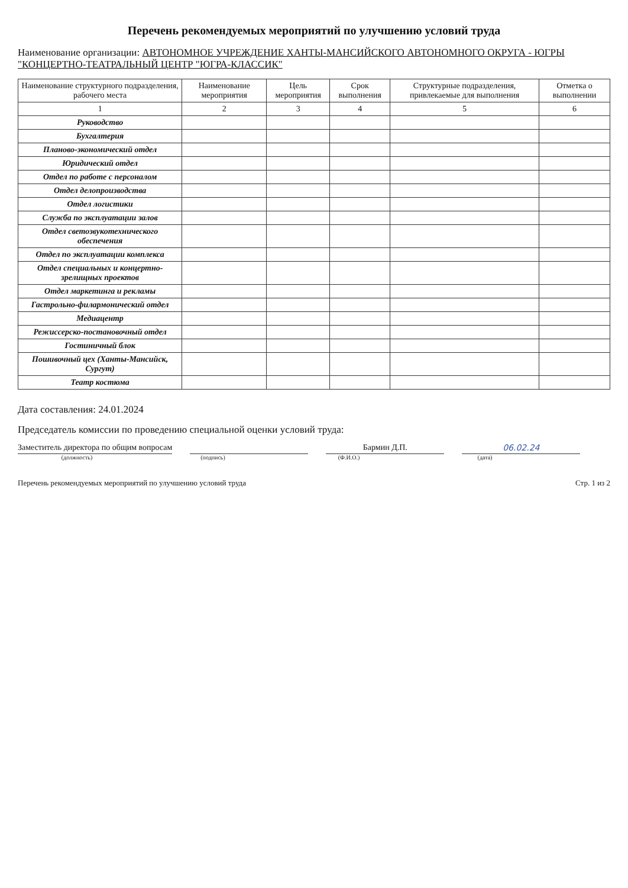Перечень рекомендуемых мероприятий по улучшению условий труда
Наименование организации: АВТОНОМНОЕ УЧРЕЖДЕНИЕ ХАНТЫ-МАНСИЙСКОГО АВТОНОМНОГО ОКРУГА - ЮГРЫ "КОНЦЕРТНО-ТЕАТРАЛЬНЫЙ ЦЕНТР "ЮГРА-КЛАССИК"
| Наименование структурного подразделения, рабочего места | Наименование мероприятия | Цель мероприятия | Срок выполнения | Структурные подразделения, привлекаемые для выполнения | Отметка о выполнении |
| --- | --- | --- | --- | --- | --- |
| 1 | 2 | 3 | 4 | 5 | 6 |
| Руководство | | | | | |
| Бухгалтерия | | | | | |
| Планово-экономический отдел | | | | | |
| Юридический отдел | | | | | |
| Отдел по работе с персоналом | | | | | |
| Отдел делопроизводства | | | | | |
| Отдел логистики | | | | | |
| Служба по эксплуатации залов | | | | | |
| Отдел светозвукотехнического обеспечения | | | | | |
| Отдел по эксплуатации комплекса | | | | | |
| Отдел специальных и концертно-зрелищных проектов | | | | | |
| Отдел маркетинга и рекламы | | | | | |
| Гастрольно-филармонический отдел | | | | | |
| Медиацентр | | | | | |
| Режиссерско-постановочный отдел | | | | | |
| Гостиничный блок | | | | | |
| Пошивочный цех (Ханты-Мансийск, Сургут) | | | | | |
| Театр костюма | | | | | |
Дата составления: 24.01.2024
Председатель комиссии по проведению специальной оценки условий труда:
Заместитель директора по общим вопросам
Бармин Д.П.
06.02.24
(должность) (подпись) (Ф.И.О.) (дата)
Перечень рекомендуемых мероприятий по улучшению условий труда Стр. 1 из 2